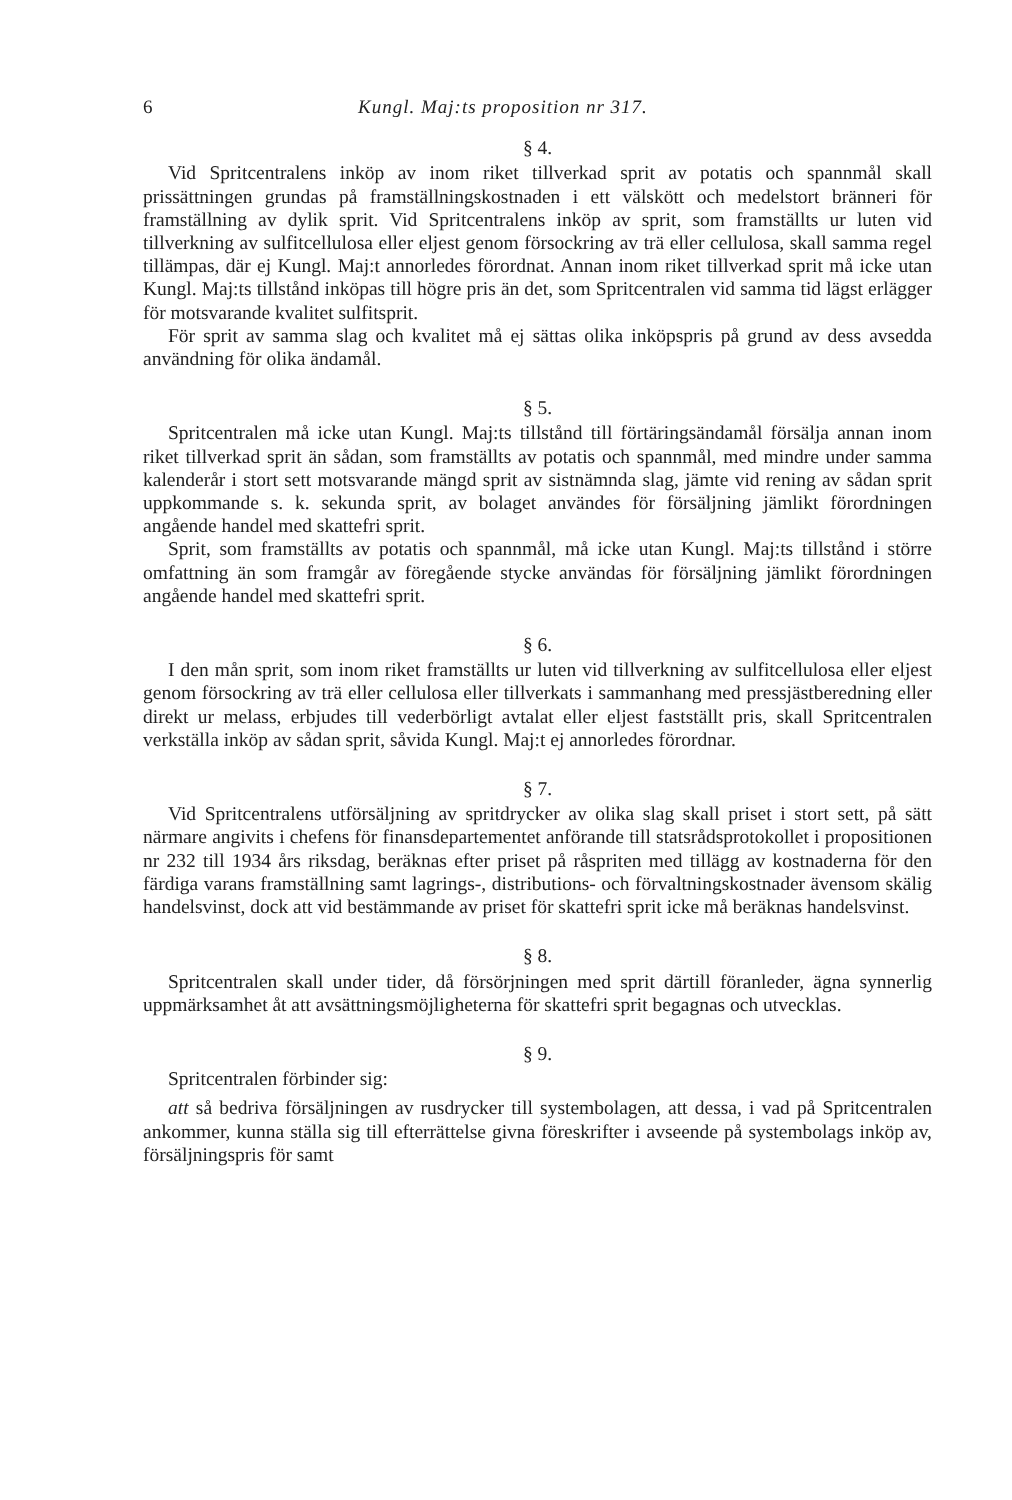6 Kungl. Maj:ts proposition nr 317.
§ 4.
Vid Spritcentralens inköp av inom riket tillverkad sprit av potatis och spannmål skall prissättningen grundas på framställningskostnaden i ett välskött och medelstort bränneri för framställning av dylik sprit. Vid Spritcentralens inköp av sprit, som framställts ur luten vid tillverkning av sulfitcellulosa eller eljest genom försockring av trä eller cellulosa, skall samma regel tillämpas, där ej Kungl. Maj:t annorledes förordnat. Annan inom riket tillverkad sprit må icke utan Kungl. Maj:ts tillstånd inköpas till högre pris än det, som Spritcentralen vid samma tid lägst erlägger för motsvarande kvalitet sulfitsprit.
För sprit av samma slag och kvalitet må ej sättas olika inköpspris på grund av dess avsedda användning för olika ändamål.
§ 5.
Spritcentralen må icke utan Kungl. Maj:ts tillstånd till förtäringsändamål försälja annan inom riket tillverkad sprit än sådan, som framställts av potatis och spannmål, med mindre under samma kalenderår i stort sett motsvarande mängd sprit av sistnämnda slag, jämte vid rening av sådan sprit uppkommande s. k. sekunda sprit, av bolaget användes för försäljning jämlikt förordningen angående handel med skattefri sprit.
Sprit, som framställts av potatis och spannmål, må icke utan Kungl. Maj:ts tillstånd i större omfattning än som framgår av föregående stycke användas för försäljning jämlikt förordningen angående handel med skattefri sprit.
§ 6.
I den mån sprit, som inom riket framställts ur luten vid tillverkning av sulfitcellulosa eller eljest genom försockring av trä eller cellulosa eller tillverkats i sammanhang med pressjästberedning eller direkt ur melass, erbjudes till vederbörligt avtalat eller eljest fastställt pris, skall Spritcentralen verkställa inköp av sådan sprit, såvida Kungl. Maj:t ej annorledes förordnar.
§ 7.
Vid Spritcentralens utförsäljning av spritdrycker av olika slag skall priset i stort sett, på sätt närmare angivits i chefens för finansdepartementet anförande till statsrådsprotokollet i propositionen nr 232 till 1934 års riksdag, beräknas efter priset på råspriten med tillägg av kostnaderna för den färdiga varans framställning samt lagrings-, distributions- och förvaltningskostnader ävensom skälig handelsvinst, dock att vid bestämmande av priset för skattefri sprit icke må beräknas handelsvinst.
§ 8.
Spritcentralen skall under tider, då försörjningen med sprit därtill föranleder, ägna synnerlig uppmärksamhet åt att avsättningsmöjligheterna för skattefri sprit begagnas och utvecklas.
§ 9.
Spritcentralen förbinder sig:
att så bedriva försäljningen av rusdrycker till systembolagen, att dessa, i vad på Spritcentralen ankommer, kunna ställa sig till efterrättelse givna föreskrifter i avseende på systembolags inköp av, försäljningspris för samt